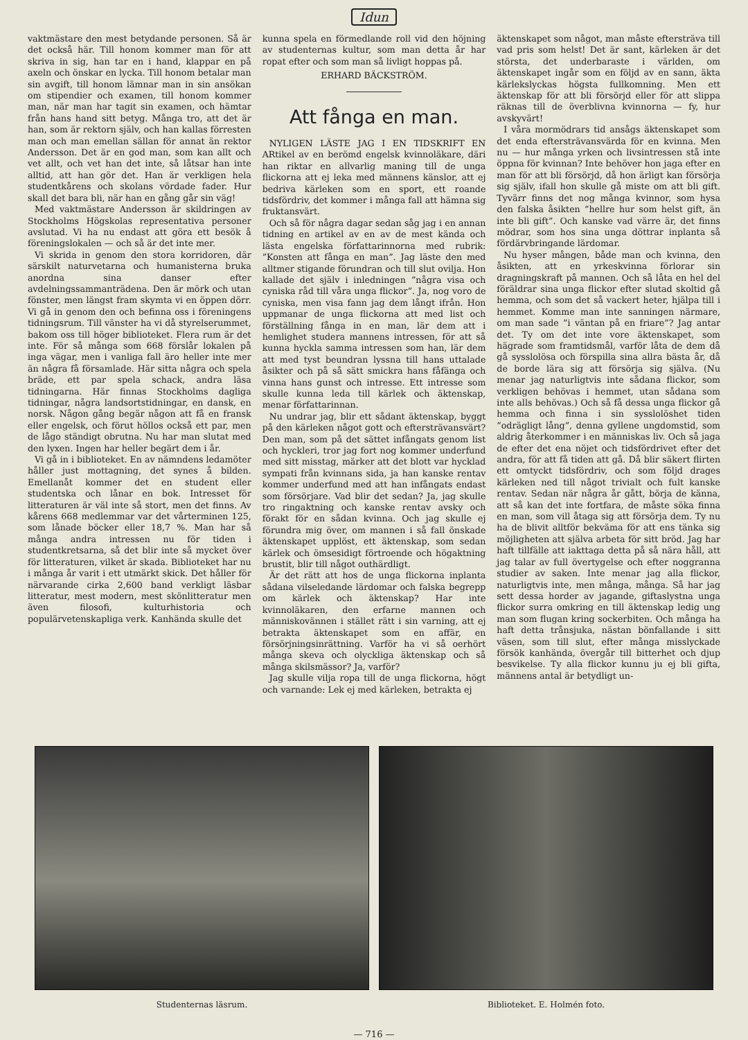Idun
vaktmästare den mest betydande personen. Så är det också här. Till honom kommer man för att skriva in sig, han tar en i hand, klappar en på axeln och önskar en lycka. Till honom betalar man sin avgift, till honom lämnar man in sin ansökan om stipendier och examen, till honom kommer man, när man har tagit sin examen, och hämtar från hans hand sitt betyg. Många tro, att det är han, som är rektorn själv, och han kallas förresten man och man emellan sällan för annat än rektor Andersson. Det är en god man, som kan allt och vet allt, och vet han det inte, så låtsar han inte alltid, att han gör det. Han är verkligen hela studentkårens och skolans vördade fader. Hur skall det bara bli, när han en gång går sin väg!
Med vaktmästare Andersson är skildringen av Stockholms Högskolas representativa personer avslutad. Vi ha nu endast att göra ett besök å föreningslokalen — och så är det inte mer.
Vi skrida in genom den stora korridoren, där särskilt naturvetarna och humanisterna bruka anordna sina danser efter avdelningssammanträdena. Den är mörk och utan fönster, men längst fram skymta vi en öppen dörr. Vi gå in genom den och befinna oss i föreningens tidningsrum. Till vänster ha vi då styrelserummet, bakom oss till höger biblioteket. Flera rum är det inte. För så många som 668 förslår lokalen på inga vägar, men i vanliga fall äro heller inte mer än några få församlade. Här sitta några och spela bräde, ett par spela schack, andra läsa tidningarna. Här finnas Stockholms dagliga tidningar, några landsortstidningar, en dansk, en norsk. Någon gång begär någon att få en fransk eller engelsk, och förut höllos också ett par, men de lågo ständigt obrutna. Nu har man slutat med den lyxen. Ingen har heller begärt dem i år.
Vi gå in i biblioteket. En av nämndens ledamöter håller just mottagning, det synes å bilden. Emellanåt kommer det en student eller studentska och lånar en bok. Intresset för litteraturen är väl inte så stort, men det finns. Av kårens 668 medlemmar var det vårterminen 125, som lånade böcker eller 18,7 %. Man har så många andra intressen nu för tiden i studentkretsarna, så det blir inte så mycket över för litteraturen, vilket är skada. Biblioteket har nu i många år varit i ett utmärkt skick. Det håller för närvarande cirka 2,600 band verkligt läsbar litteratur, mest modern, mest skönlitteratur men även filosofi, kulturhistoria och populärvetenskapliga verk. Kanhända skulle det
kunna spela en förmedlande roll vid den höjning av studenternas kultur, som man detta år har ropat efter och som man så livligt hoppas på.
ERHARD BÄCKSTRÖM.
Att fånga en man.
NYLIGEN LÄSTE JAG I EN TIDSKRIFT EN ARtikel av en berömd engelsk kvinnoläkare, däri han riktar en allvarlig maning till de unga flickorna att ej leka med männens känslor, att ej bedriva kärleken som en sport, ett roande tidsfördriv, det kommer i många fall att hämna sig fruktansvärt.
Och så för några dagar sedan såg jag i en annan tidning en artikel av en av de mest kända och lästa engelska författarinnorna med rubrik: ”Konsten att fånga en man”. Jag läste den med alltmer stigande förundran och till slut ovilja. Hon kallade det själv i inledningen ”några visa och cyniska råd till våra unga flickor”. Ja, nog voro de cyniska, men visa fann jag dem långt ifrån. Hon uppmanar de unga flickorna att med list och förställning fånga in en man, lär dem att i hemlighet studera mannens intressen, för att så kunna hyckla samma intressen som han, lär dem att med tyst beundran lyssna till hans uttalade åsikter och på så sätt smickra hans fåfänga och vinna hans gunst och intresse. Ett intresse som skulle kunna leda till kärlek och äktenskap, menar författarinnan.
Nu undrar jag, blir ett sådant äktenskap, byggt på den kärleken något gott och eftersträvansvärt? Den man, som på det sättet infångats genom list och hyckleri, tror jag fort nog kommer underfund med sitt misstag, märker att det blott var hycklad sympati från kvinnans sida, ja han kanske rentav kommer underfund med att han infångats endast som försörjare. Vad blir det sedan? Ja, jag skulle tro ringaktning och kanske rentav avsky och förakt för en sådan kvinna. Och jag skulle ej förundra mig över, om mannen i så fall önskade äktenskapet upplöst, ett äktenskap, som sedan kärlek och ömsesidigt förtroende och högaktning brustit, blir till något outhärdligt.
Är det rätt att hos de unga flickorna inplanta sådana vilseledande lärdomar och falska begrepp om kärlek och äktenskap? Har inte kvinnoläkaren, den erfarne mannen och människovännen i stället rätt i sin varning, att ej betrakta äktenskapet som en affär, en försörjningsinrättning. Varför ha vi så oerhört många skeva och olyckliga äktenskap och så många skilsmässor? Ja, varför?
Jag skulle vilja ropa till de unga flickorna, högt och varnande: Lek ej med kärleken, betrakta ej
äktenskapet som något, man måste eftersträva till vad pris som helst! Det är sant, kärleken är det största, det underbaraste i världen, om äktenskapet ingår som en följd av en sann, äkta kärlekslyckas högsta fullkomning. Men ett äktenskap för att bli försörjd eller för att slippa räknas till de överblivna kvinnorna — fy, hur avskyvärt!
I våra mormödrars tid ansågs äktenskapet som det enda eftersträvansvärda för en kvinna. Men nu — hur många yrken och livsintressen stå inte öppna för kvinnan? Inte behöver hon jaga efter en man för att bli försörjd, då hon ärligt kan försörja sig själv, ifall hon skulle gå miste om att bli gift. Tyvärr finns det nog många kvinnor, som hysa den falska åsikten ”hellre hur som helst gift, än inte bli gift”. Och kanske vad värre är, det finns mödrar, som hos sina unga döttrar inplanta så fördärvbringande lärdomar.
Nu hyser mången, både man och kvinna, den åsikten, att en yrkeskvinna förlorar sin dragningskraft på mannen. Och så låta en hel del föräldrar sina unga flickor efter slutad skoltid gå hemma, och som det så vackert heter, hjälpa till i hemmet. Komme man inte sanningen närmare, om man sade ”i väntan på en friare”? Jag antar det. Ty om det inte vore äktenskapet, som hägrade som framtidsmål, varför låta de dem då gå sysslolösa och förspilla sina allra bästa år, då de borde lära sig att försörja sig själva. (Nu menar jag naturligtvis inte sådana flickor, som verkligen behövas i hemmet, utan sådana som inte alls behövas.) Och så få dessa unga flickor gå hemma och finna i sin sysslolöshet tiden ”odrägligt lång”, denna gyllene ungdomstid, som aldrig återkommer i en människas liv. Och så jaga de efter det ena nöjet och tidsfördrivet efter det andra, för att få tiden att gå. Då blir säkert flirten ett omtyckt tidsfördriv, och som följd drages kärleken ned till något trivialt och fult kanske rentav. Sedan när några år gått, börja de känna, att så kan det inte fortfara, de måste söka finna en man, som vill åtaga sig att försörja dem. Ty nu ha de blivit alltför bekväma för att ens tänka sig möjligheten att själva arbeta för sitt bröd. Jag har haft tillfälle att iakttaga detta på så nära håll, att jag talar av full övertygelse och efter noggranna studier av saken. Inte menar jag alla flickor, naturligtvis inte, men många, många. Så har jag sett dessa horder av jagande, giftaslystna unga flickor surra omkring en till äktenskap ledig ung man som flugan kring sockerbiten. Och många ha haft detta trånsjuka, nästan bönfallande i sitt väsen, som till slut, efter många misslyckade försök kanhända, övergår till bitterhet och djup besvikelse. Ty alla flickor kunnu ju ej bli gifta, männens antal är betydligt un-
Studenternas läsrum. Biblioteket. E. Holmén foto.
— 716 —